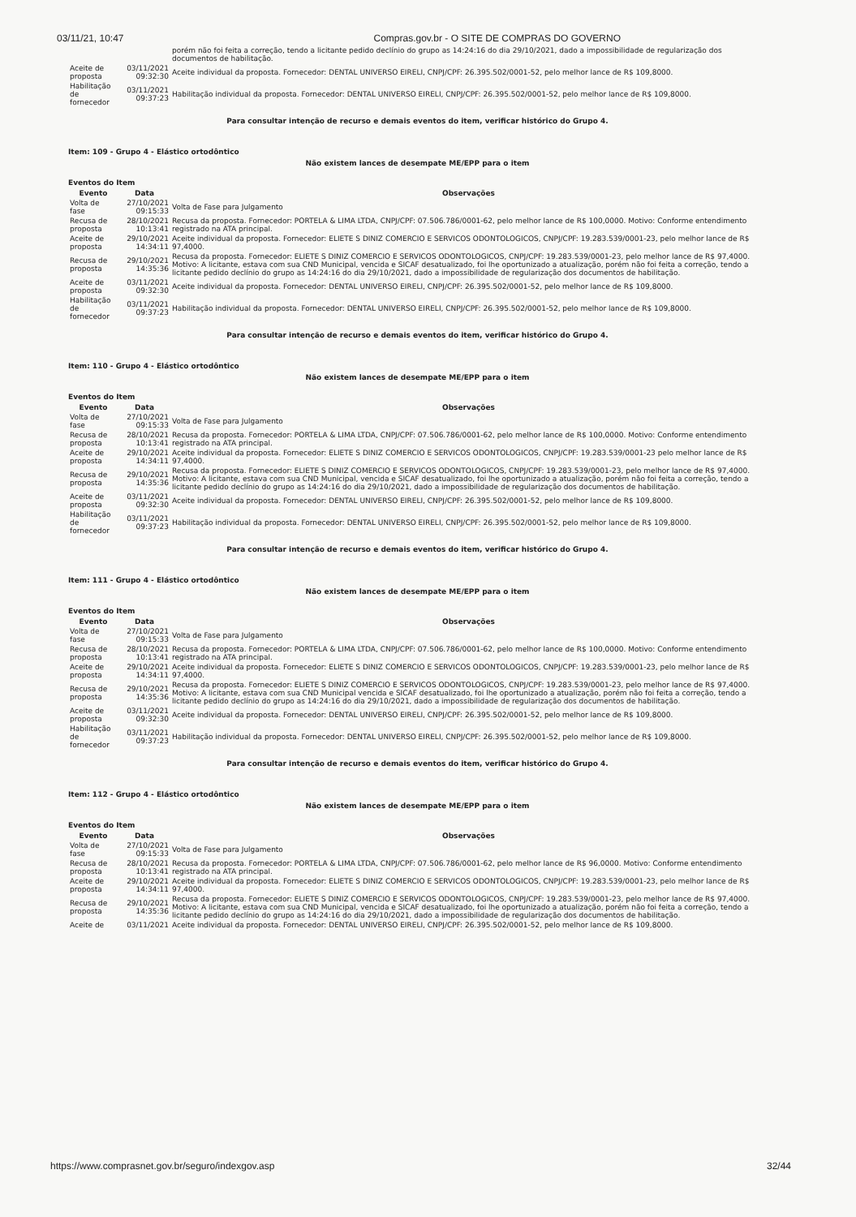03/11/21, 10:47 Compras.gov.br - O SITE DE COMPRAS DO GOVERNO
| | | porém não foi feita a correção, tendo a licitante pedido declínio do grupo as 14:24:16 do dia 29/10/2021, dado a impossibilidade de regularização dos documentos de habilitação. |
| Aceite de proposta | 03/11/2021 09:32:30 | Aceite individual da proposta. Fornecedor: DENTAL UNIVERSO EIRELI, CNPJ/CPF: 26.395.502/0001-52, pelo melhor lance de R$ 109,8000. |
| Habilitação de fornecedor | 03/11/2021 09:37:23 | Habilitação individual da proposta. Fornecedor: DENTAL UNIVERSO EIRELI, CNPJ/CPF: 26.395.502/0001-52, pelo melhor lance de R$ 109,8000. |
Para consultar intenção de recurso e demais eventos do item, verificar histórico do Grupo 4.
Item: 109 - Grupo 4 - Elástico ortodôntico
Não existem lances de desempate ME/EPP para o item
Eventos do Item
| Evento | Data | Observações |
| --- | --- | --- |
| Volta de fase | 27/10/2021 09:15:33 | Volta de Fase para Julgamento |
| Recusa de proposta | 28/10/2021 10:13:41 | Recusa da proposta. Fornecedor: PORTELA & LIMA LTDA, CNPJ/CPF: 07.506.786/0001-62, pelo melhor lance de R$ 100,0000. Motivo: Conforme entendimento registrado na ATA principal. |
| Aceite de proposta | 29/10/2021 14:34:11 | Aceite individual da proposta. Fornecedor: ELIETE S DINIZ COMERCIO E SERVICOS ODONTOLOGICOS, CNPJ/CPF: 19.283.539/0001-23, pelo melhor lance de R$ 97,4000. |
| Recusa de proposta | 29/10/2021 14:35:36 | Recusa da proposta. Fornecedor: ELIETE S DINIZ COMERCIO E SERVICOS ODONTOLOGICOS, CNPJ/CPF: 19.283.539/0001-23, pelo melhor lance de R$ 97,4000. Motivo: A licitante, estava com sua CND Municipal, vencida e SICAF desatualizado, foi lhe oportunizado a atualização, porém não foi feita a correção, tendo a licitante pedido declínio do grupo as 14:24:16 do dia 29/10/2021, dado a impossibilidade de regularização dos documentos de habilitação. |
| Aceite de proposta | 03/11/2021 09:32:30 | Aceite individual da proposta. Fornecedor: DENTAL UNIVERSO EIRELI, CNPJ/CPF: 26.395.502/0001-52, pelo melhor lance de R$ 109,8000. |
| Habilitação de fornecedor | 03/11/2021 09:37:23 | Habilitação individual da proposta. Fornecedor: DENTAL UNIVERSO EIRELI, CNPJ/CPF: 26.395.502/0001-52, pelo melhor lance de R$ 109,8000. |
Para consultar intenção de recurso e demais eventos do item, verificar histórico do Grupo 4.
Item: 110 - Grupo 4 - Elástico ortodôntico
Não existem lances de desempate ME/EPP para o item
Eventos do Item
| Evento | Data | Observações |
| --- | --- | --- |
| Volta de fase | 27/10/2021 09:15:33 | Volta de Fase para Julgamento |
| Recusa de proposta | 28/10/2021 10:13:41 | Recusa da proposta. Fornecedor: PORTELA & LIMA LTDA, CNPJ/CPF: 07.506.786/0001-62, pelo melhor lance de R$ 100,0000. Motivo: Conforme entendimento registrado na ATA principal. |
| Aceite de proposta | 29/10/2021 14:34:11 | Aceite individual da proposta. Fornecedor: ELIETE S DINIZ COMERCIO E SERVICOS ODONTOLOGICOS, CNPJ/CPF: 19.283.539/0001-23 pelo melhor lance de R$ 97,4000. |
| Recusa de proposta | 29/10/2021 14:35:36 | Recusa da proposta. Fornecedor: ELIETE S DINIZ COMERCIO E SERVICOS ODONTOLOGICOS, CNPJ/CPF: 19.283.539/0001-23, pelo melhor lance de R$ 97,4000. Motivo: A licitante, estava com sua CND Municipal, vencida e SICAF desatualizado, foi lhe oportunizado a atualização, porém não foi feita a correção, tendo a licitante pedido declínio do grupo as 14:24:16 do dia 29/10/2021, dado a impossibilidade de regularização dos documentos de habilitação. |
| Aceite de proposta | 03/11/2021 09:32:30 | Aceite individual da proposta. Fornecedor: DENTAL UNIVERSO EIRELI, CNPJ/CPF: 26.395.502/0001-52, pelo melhor lance de R$ 109,8000. |
| Habilitação de fornecedor | 03/11/2021 09:37:23 | Habilitação individual da proposta. Fornecedor: DENTAL UNIVERSO EIRELI, CNPJ/CPF: 26.395.502/0001-52, pelo melhor lance de R$ 109,8000. |
Para consultar intenção de recurso e demais eventos do item, verificar histórico do Grupo 4.
Item: 111 - Grupo 4 - Elástico ortodôntico
Não existem lances de desempate ME/EPP para o item
Eventos do Item
| Evento | Data | Observações |
| --- | --- | --- |
| Volta de fase | 27/10/2021 09:15:33 | Volta de Fase para Julgamento |
| Recusa de proposta | 28/10/2021 10:13:41 | Recusa da proposta. Fornecedor: PORTELA & LIMA LTDA, CNPJ/CPF: 07.506.786/0001-62, pelo melhor lance de R$ 100,0000. Motivo: Conforme entendimento registrado na ATA principal. |
| Aceite de proposta | 29/10/2021 14:34:11 | Aceite individual da proposta. Fornecedor: ELIETE S DINIZ COMERCIO E SERVICOS ODONTOLOGICOS, CNPJ/CPF: 19.283.539/0001-23, pelo melhor lance de R$ 97,4000. |
| Recusa de proposta | 29/10/2021 14:35:36 | Recusa da proposta. Fornecedor: ELIETE S DINIZ COMERCIO E SERVICOS ODONTOLOGICOS, CNPJ/CPF: 19.283.539/0001-23, pelo melhor lance de R$ 97,4000. Motivo: A licitante, estava com sua CND Municipal vencida e SICAF desatualizado, foi lhe oportunizado a atualização, porém não foi feita a correção, tendo a licitante pedido declínio do grupo as 14:24:16 do dia 29/10/2021, dado a impossibilidade de regularização dos documentos de habilitação. |
| Aceite de proposta | 03/11/2021 09:32:30 | Aceite individual da proposta. Fornecedor: DENTAL UNIVERSO EIRELI, CNPJ/CPF: 26.395.502/0001-52, pelo melhor lance de R$ 109,8000. |
| Habilitação de fornecedor | 03/11/2021 09:37:23 | Habilitação individual da proposta. Fornecedor: DENTAL UNIVERSO EIRELI, CNPJ/CPF: 26.395.502/0001-52, pelo melhor lance de R$ 109,8000. |
Para consultar intenção de recurso e demais eventos do item, verificar histórico do Grupo 4.
Item: 112 - Grupo 4 - Elástico ortodôntico
Não existem lances de desempate ME/EPP para o item
Eventos do Item
| Evento | Data | Observações |
| --- | --- | --- |
| Volta de fase | 27/10/2021 09:15:33 | Volta de Fase para Julgamento |
| Recusa de proposta | 28/10/2021 10:13:41 | Recusa da proposta. Fornecedor: PORTELA & LIMA LTDA, CNPJ/CPF: 07.506.786/0001-62, pelo melhor lance de R$ 96,0000. Motivo: Conforme entendimento registrado na ATA principal. |
| Aceite de proposta | 29/10/2021 14:34:11 | Aceite individual da proposta. Fornecedor: ELIETE S DINIZ COMERCIO E SERVICOS ODONTOLOGICOS, CNPJ/CPF: 19.283.539/0001-23, pelo melhor lance de R$ 97,4000. |
| Recusa de proposta | 29/10/2021 14:35:36 | Recusa da proposta. Fornecedor: ELIETE S DINIZ COMERCIO E SERVICOS ODONTOLOGICOS, CNPJ/CPF: 19.283.539/0001-23, pelo melhor lance de R$ 97,4000. Motivo: A licitante, estava com sua CND Municipal, vencida e SICAF desatualizado, foi lhe oportunizado a atualização, porém não foi feita a correção, tendo a licitante pedido declínio do grupo as 14:24:16 do dia 29/10/2021, dado a impossibilidade de regularização dos documentos de habilitação. |
| Aceite de | 03/11/2021 | Aceite individual da proposta. Fornecedor: DENTAL UNIVERSO EIRELI, CNPJ/CPF: 26.395.502/0001-52, pelo melhor lance de R$ 109,8000. |
https://www.comprasnet.gov.br/seguro/indexgov.asp 32/44